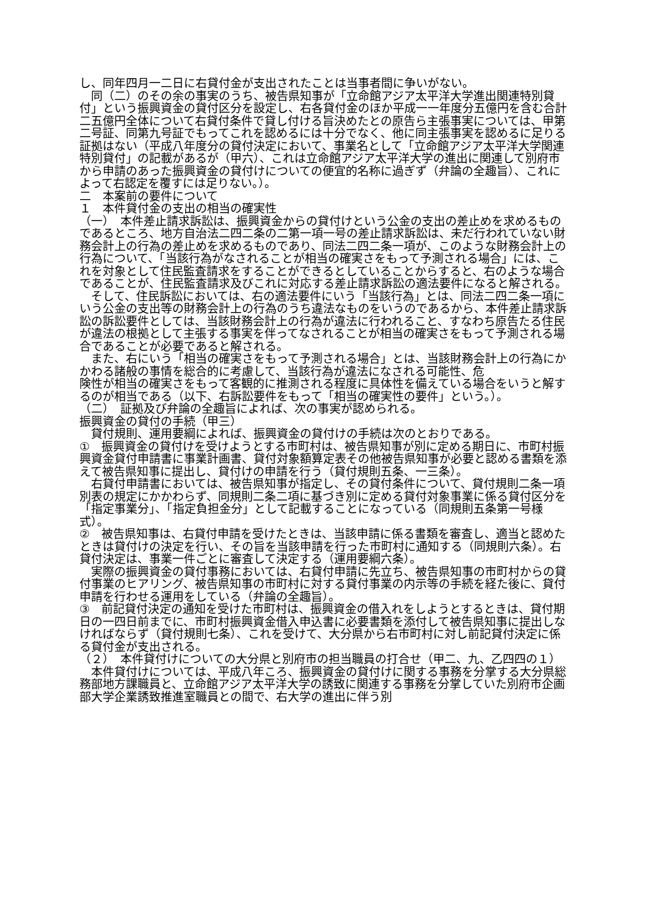し、同年四月一二日に右貸付金が支出されたことは当事者間に争いがない。
　同（二）のその余の事実のうち、被告県知事が「立命館アジア太平洋大学進出関連特別貸付」という振興資金の貸付区分を設定し、右各貸付金のほか平成一一年度分五億円を含む合計二五億円全体について右貸付条件で貸し付ける旨決めたとの原告ら主張事実については、甲第二号証、同第九号証でもってこれを認めるには十分でなく、他に同主張事実を認めるに足りる証拠はない（平成八年度分の貸付決定において、事業名として「立命館アジア太平洋大学関連特別貸付」の記載があるが（甲六）、これは立命館アジア太平洋大学の進出に関連して別府市から申請のあった振興資金の貸付けについての便宜的名称に過ぎず（弁論の全趣旨）、これによって右認定を覆すには足りない。）。
二　本案前の要件について
１　本件貸付金の支出の相当の確実性
（一）　本件差止請求訴訟は、振興資金からの貸付けという公金の支出の差止めを求めるものであるところ、地方自治法二四二条の二第一項一号の差止請求訴訟は、未だ行われていない財務会計上の行為の差止めを求めるものであり、同法二四二条一項が、このような財務会計上の行為について、「当該行為がなされることが相当の確実さをもって予測される場合」には、これを対象として住民監査請求をすることができるとしていることからすると、右のような場合であることが、住民監査請求及びこれに対応する差止請求訴訟の適法要件になると解される。
　そして、住民訴訟においては、右の適法要件にいう「当該行為」とは、同法二四二条一項にいう公金の支出等の財務会計上の行為のうち違法なものをいうのであるから、本件差止請求訴訟の訴訟要件としては、当該財務会計上の行為が違法に行われること、すなわち原告たる住民が違法の根拠として主張する事実を伴ってなされることが相当の確実さをもって予測される場合であることが必要であると解される。
　また、右にいう「相当の確実さをもって予測される場合」とは、当該財務会計上の行為にかかわる諸般の事情を総合的に考慮して、当該行為が違法になされる可能性、危
険性が相当の確実さをもって客観的に推測される程度に具体性を備えている場合をいうと解するのが相当である（以下、右訴訟要件をもって「相当の確実性の要件」という。）。
（二）　証拠及び弁論の全趣旨によれば、次の事実が認められる。
振興資金の貸付の手続（甲三）
　貸付規則、運用要綱によれば、振興資金の貸付けの手続は次のとおりである。
①　振興資金の貸付けを受けようとする市町村は、被告県知事が別に定める期日に、市町村振興資金貸付申請書に事業計画書、貸付対象額算定表その他被告県知事が必要と認める書類を添えて被告県知事に提出し、貸付けの申請を行う（貸付規則五条、一三条）。
　右貸付申請書においては、被告県知事が指定し、その貸付条件について、貸付規則二条一項別表の規定にかかわらず、同規則二条二項に基づき別に定める貸付対象事業に係る貸付区分を「指定事業分」、「指定負担金分」として記載することになっている（同規則五条第一号様式）。
②　被告県知事は、右貸付申請を受けたときは、当該申請に係る書類を審査し、適当と認めたときは貸付けの決定を行い、その旨を当該申請を行った市町村に通知する（同規則六条）。右貸付決定は、事業一件ごとに審査して決定する（運用要綱六条）。
　実際の振興資金の貸付事務においては、右貸付申請に先立ち、被告県知事の市町村からの貸付事業のヒアリング、被告県知事の市町村に対する貸付事業の内示等の手続を経た後に、貸付申請を行わせる運用をしている（弁論の全趣旨）。
③　前記貸付決定の通知を受けた市町村は、振興資金の借入れをしようとするときは、貸付期日の一四日前までに、市町村振興資金借入申込書に必要書類を添付して被告県知事に提出しなければならず（貸付規則七条）、これを受けて、大分県から右市町村に対し前記貸付決定に係る貸付金が支出される。
（２）　本件貸付けについての大分県と別府市の担当職員の打合せ（甲二、九、乙四四の１）
　本件貸付けについては、平成八年ころ、振興資金の貸付けに関する事務を分掌する大分県総務部地方課職員と、立命館アジア太平洋大学の誘致に関連する事務を分掌していた別府市企画部大学企業誘致推進室職員との間で、右大学の進出に伴う別